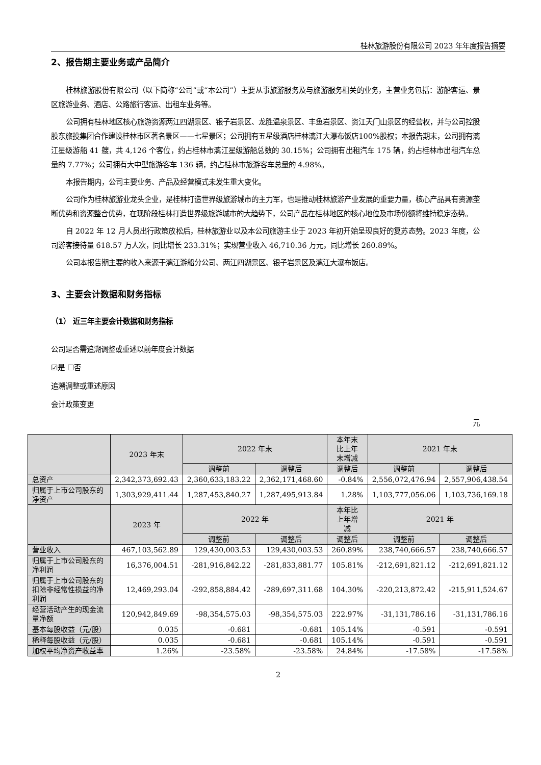桂林旅游股份有限公司 2023 年年度报告摘要
2、报告期主要业务或产品简介
桂林旅游股份有限公司（以下简称“公司”或“本公司”）主要从事旅游服务及与旅游服务相关的业务，主营业务包括：游船客运、景区旅游业务、酒店、公路旅行客运、出租车业务等。
公司拥有桂林地区核心旅游资源两江四湖景区、银子岩景区、龙胜温泉景区、丰鱼岩景区、资江天门山景区的经营权，并与公司控股股东旅投集团合作建设桂林市区著名景区——七星景区；公司拥有五星级酒店桂林漓江大瀑布饭店100%股权；本报告期末，公司拥有漓江星级游船 41 艘，共 4,126 个客位，约占桂林市漓江星级游船总数的 30.15%；公司拥有出租汽车 175 辆，约占桂林市出租汽车总量的 7.77%；公司拥有大中型旅游客车 136 辆，约占桂林市旅游客车总量的 4.98%。
本报告期内，公司主要业务、产品及经营模式未发生重大变化。
公司作为桂林旅游业龙头企业，是桂林打造世界级旅游城市的主力军，也是推动桂林旅游产业发展的重要力量，核心产品具有资源垄断优势和资源整合优势，在现阶段桂林打造世界级旅游城市的大趋势下，公司产品在桂林地区的核心地位及市场份额将维持稳定态势。
自 2022 年 12 月人员出行政策放松后，桂林旅游业以及本公司旅游主业于 2023 年初开始呈现良好的复苏态势。2023 年度，公司游客接待量 618.57 万人次，同比增长 233.31%；实现营业收入 46,710.36 万元，同比增长 260.89%。
公司本报告期主要的收入来源于漓江游船分公司、两江四湖景区、银子岩景区及漓江大瀑布饭店。
3、主要会计数据和财务指标
（1） 近三年主要会计数据和财务指标
公司是否需追溯调整或重述以前年度会计数据
☑是 ☐否
追溯调整或重述原因
会计政策变更
元
| | 2023 年末 | 2022 年末 | | 本年末 比上年 末增减 | 2021 年末 | |
| --- | --- | --- | --- | --- | --- | --- |
| | | 调整前 | 调整后 | 调整后 | 调整前 | 调整后 |
| 总资产 | 2,342,373,692.43 | 2,360,633,183.22 | 2,362,171,468.60 | -0.84% | 2,556,072,476.94 | 2,557,906,438.54 |
| 归属于上市公司股东的净资产 | 1,303,929,411.44 | 1,287,453,840.27 | 1,287,495,913.84 | 1.28% | 1,103,777,056.06 | 1,103,736,169.18 |
| | 2023 年 | 2022 年 | | 本年比 上年增 减 | 2021 年 | |
| | | 调整前 | 调整后 | 调整后 | 调整前 | 调整后 |
| 营业收入 | 467,103,562.89 | 129,430,003.53 | 129,430,003.53 | 260.89% | 238,740,666.57 | 238,740,666.57 |
| 归属于上市公司股东的净利润 | 16,376,004.51 | -281,916,842.22 | -281,833,881.77 | 105.81% | -212,691,821.12 | -212,691,821.12 |
| 归属于上市公司股东的扣除非经常性损益的净利润 | 12,469,293.04 | -292,858,884.42 | -289,697,311.68 | 104.30% | -220,213,872.42 | -215,911,524.67 |
| 经营活动产生的现金流量净额 | 120,942,849.69 | -98,354,575.03 | -98,354,575.03 | 222.97% | -31,131,786.16 | -31,131,786.16 |
| 基本每股收益（元/股） | 0.035 | -0.681 | -0.681 | 105.14% | -0.591 | -0.591 |
| 稀释每股收益（元/股） | 0.035 | -0.681 | -0.681 | 105.14% | -0.591 | -0.591 |
| 加权平均净资产收益率 | 1.26% | -23.58% | -23.58% | 24.84% | -17.58% | -17.58% |
2